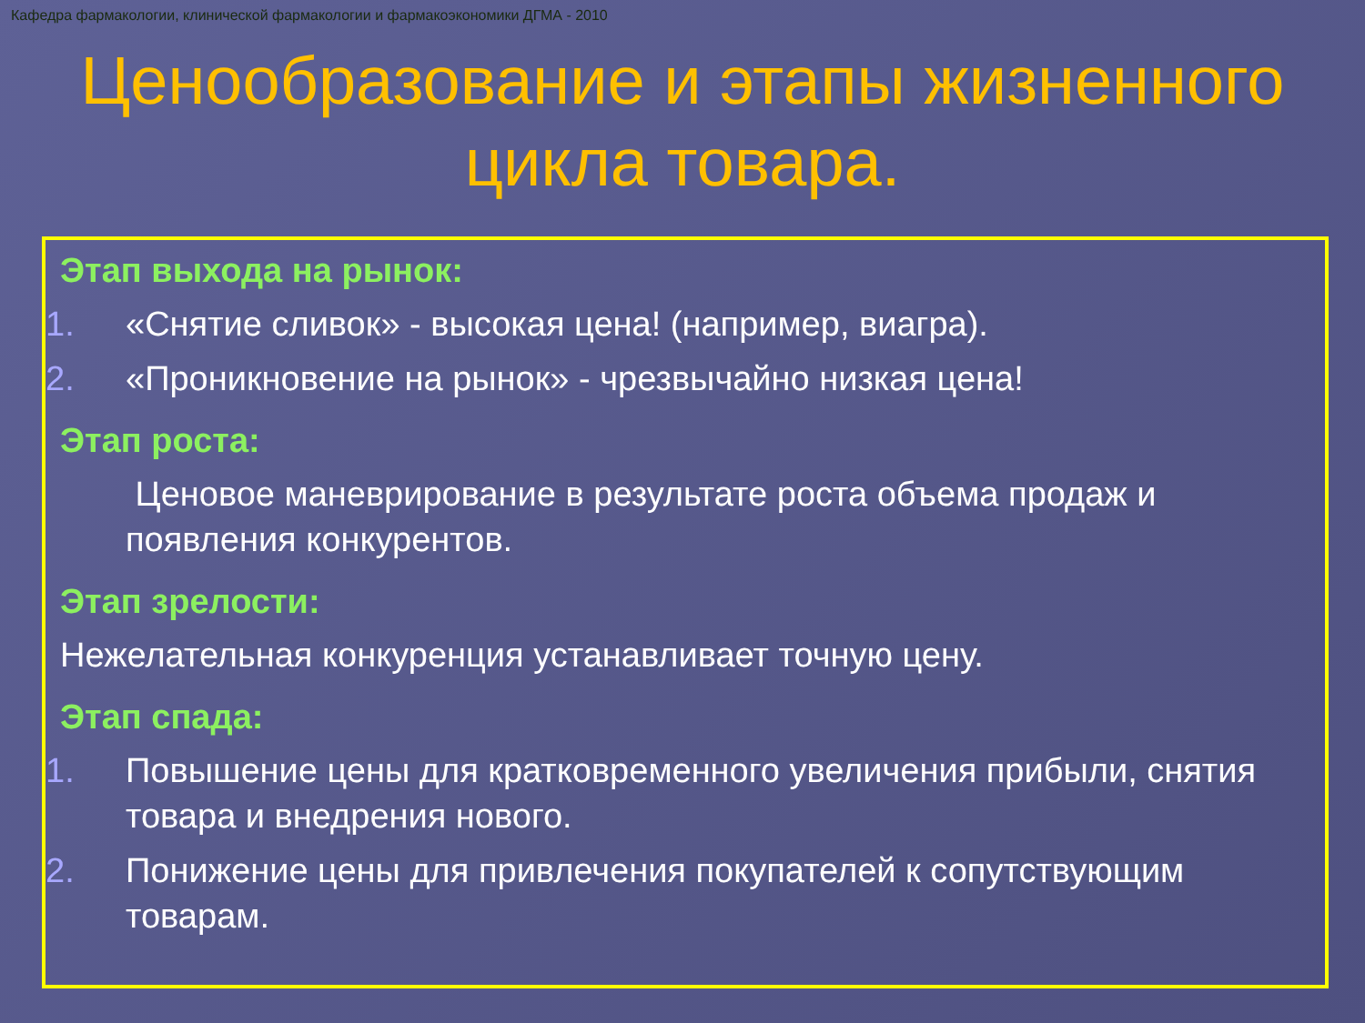Кафедра фармакологии, клинической фармакологии и фармакоэкономики ДГМА - 2010
Ценообразование и этапы жизненного цикла товара.
Этап выхода на рынок:
1. «Снятие сливок» - высокая цена! (например, виагра).
2. «Проникновение на рынок» - чрезвычайно низкая цена!
Этап роста:
Ценовое маневрирование в результате роста объема продаж и появления конкурентов.
Этап зрелости:
Нежелательная конкуренция устанавливает точную цену.
Этап спада:
1. Повышение цены для кратковременного увеличения прибыли, снятия товара и внедрения нового.
2. Понижение цены для привлечения покупателей к сопутствующим товарам.